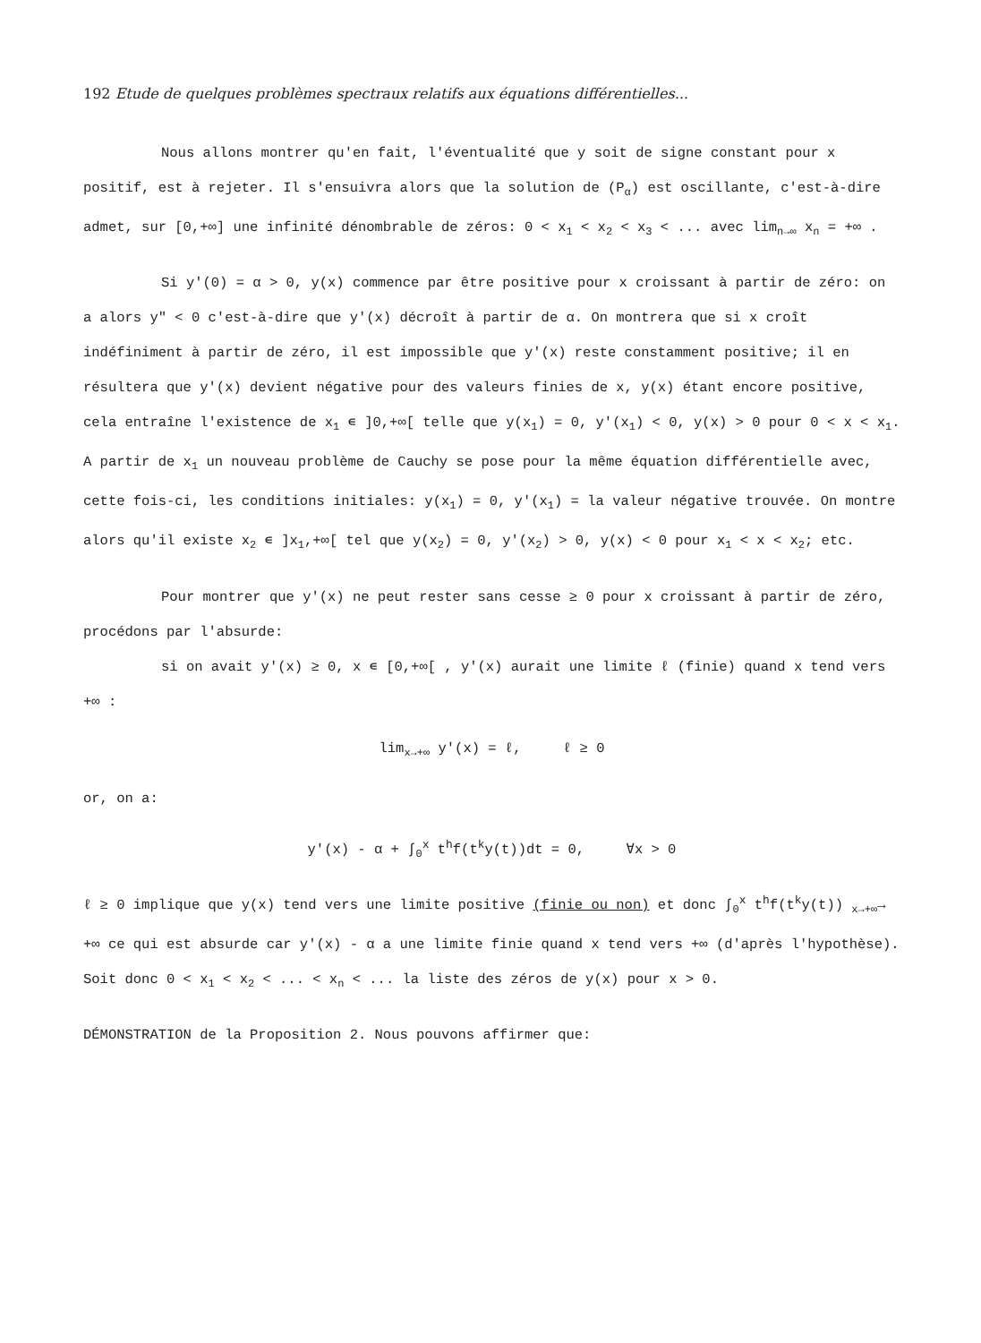192 Etude de quelques problèmes spectraux relatifs aux équations différentielles...
Nous allons montrer qu'en fait, l'éventualité que y soit de signe constant pour x positif, est à rejeter. Il s'ensuivra alors que la solution de (P<sub>α</sub>) est oscillante, c'est-à-dire admet, sur [0,+∞] une infinité dénombrable de zéros: 0 < x<sub>1</sub> < x<sub>2</sub> < x<sub>3</sub> < ... avec lim<sub>n→∞</sub> x<sub>n</sub> = +∞ .
Si y'(0) = α > 0, y(x) commence par être positive pour x croissant à partir de zéro: on a alors y" < 0 c'est-à-dire que y'(x) décroît à partir de α. On montrera que si x croît indéfiniment à partir de zéro, il est impossible que y'(x) reste constamment positive; il en résultera que y'(x) devient négative pour des valeurs finies de x, y(x) étant encore positive, cela entraîne l'existence de x<sub>1</sub> ∊ ]0,+∞[ telle que y(x<sub>1</sub>) = 0, y'(x<sub>1</sub>) < 0, y(x) > 0 pour 0 < x < x<sub>1</sub>. A partir de x<sub>1</sub> un nouveau problème de Cauchy se pose pour la même équation différentielle avec, cette fois-ci, les conditions initiales: y(x<sub>1</sub>) = 0, y'(x<sub>1</sub>) = la valeur négative trouvée. On montre alors qu'il existe x<sub>2</sub> ∊ ]x<sub>1</sub>,+∞[ tel que y(x<sub>2</sub>) = 0, y'(x<sub>2</sub>) > 0, y(x) < 0 pour x<sub>1</sub> < x < x<sub>2</sub>; etc.
Pour montrer que y'(x) ne peut rester sans cesse ≥ 0 pour x croissant à partir de zéro, procédons par l'absurde:
si on avait y'(x) ≥ 0, x ∊ [0,+∞[ , y'(x) aurait une limite ℓ (finie) quand x tend vers +∞ :
lim<sub>x→+∞</sub> y'(x) = ℓ, ℓ ≥ 0
or, on a:
y'(x) - α + ∫<sub>0</sub><sup>x</sup> t<sup>h</sup>f(t<sup>k</sup>y(t))dt = 0, ∀x > 0
ℓ ≥ 0 implique que y(x) tend vers une limite positive (finie ou non) et donc ∫<sub>0</sub><sup>x</sup> t<sup>h</sup>f(t<sup>k</sup>y(t)) <sub>x→+∞</sub>→ +∞ ce qui est absurde car y'(x) - α a une limite finie quand x tend vers +∞ (d'après l'hypothèse). Soit donc 0 < x<sub>1</sub> < x<sub>2</sub> < ... < x<sub>n</sub> < ... la liste des zéros de y(x) pour x > 0.
DÉMONSTRATION de la Proposition 2. Nous pouvons affirmer que: